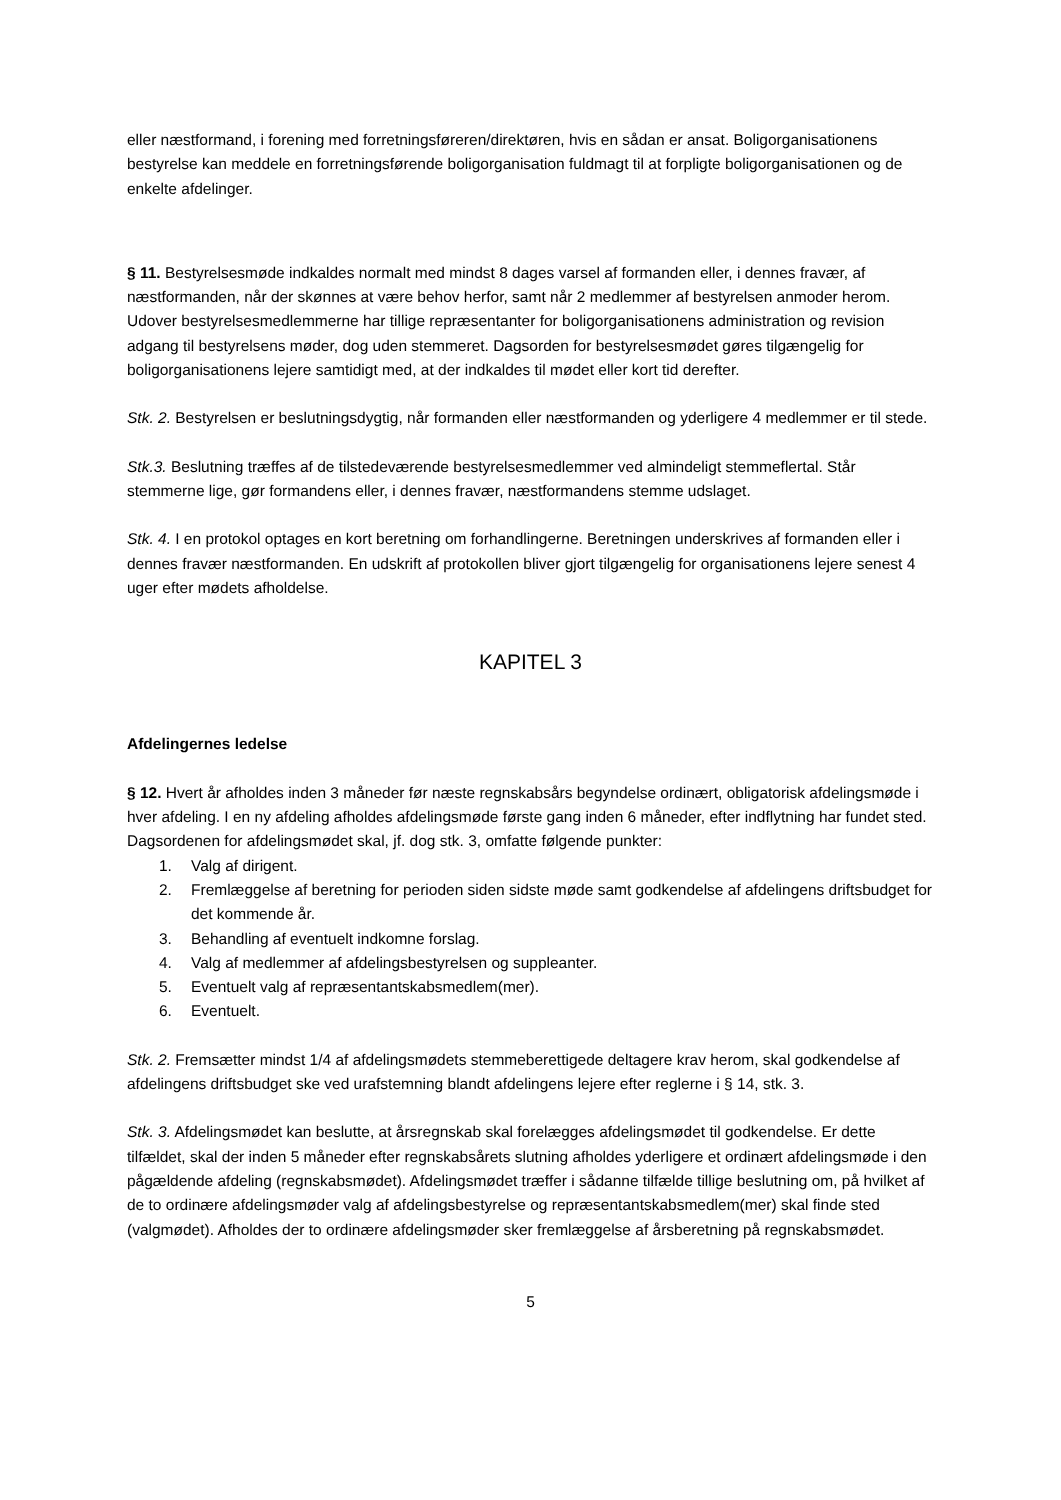eller næstformand, i forening med forretningsføreren/direktøren, hvis en sådan er ansat. Boligorganisationens bestyrelse kan meddele en forretningsførende boligorganisation fuldmagt til at forpligte boligorganisationen og de enkelte afdelinger.
§ 11. Bestyrelsesmøde indkaldes normalt med mindst 8 dages varsel af formanden eller, i dennes fravær, af næstformanden, når der skønnes at være behov herfor, samt når 2 medlemmer af bestyrelsen anmoder herom. Udover bestyrelsesmedlemmerne har tillige repræsentanter for boligorganisationens administration og revision adgang til bestyrelsens møder, dog uden stemmeret. Dagsorden for bestyrelsesmødet gøres tilgængelig for boligorganisationens lejere samtidigt med, at der indkaldes til mødet eller kort tid derefter.
Stk. 2. Bestyrelsen er beslutningsdygtig, når formanden eller næstformanden og yderligere 4 medlemmer er til stede.
Stk.3. Beslutning træffes af de tilstedeværende bestyrelsesmedlemmer ved almindeligt stemmeflertal. Står stemmerne lige, gør formandens eller, i dennes fravær, næstformandens stemme udslaget.
Stk. 4. I en protokol optages en kort beretning om forhandlingerne. Beretningen underskrives af formanden eller i dennes fravær næstformanden. En udskrift af protokollen bliver gjort tilgængelig for organisationens lejere senest 4 uger efter mødets afholdelse.
KAPITEL 3
Afdelingernes ledelse
§ 12. Hvert år afholdes inden 3 måneder før næste regnskabsårs begyndelse ordinært, obligatorisk afdelingsmøde i hver afdeling. I en ny afdeling afholdes afdelingsmøde første gang inden 6 måneder, efter indflytning har fundet sted. Dagsordenen for afdelingsmødet skal, jf. dog stk. 3, omfatte følgende punkter:
1. Valg af dirigent.
2. Fremlæggelse af beretning for perioden siden sidste møde samt godkendelse af afdelingens driftsbudget for det kommende år.
3. Behandling af eventuelt indkomne forslag.
4. Valg af medlemmer af afdelingsbestyrelsen og suppleanter.
5. Eventuelt valg af repræsentantskabsmedlem(mer).
6. Eventuelt.
Stk. 2. Fremsætter mindst 1/4 af afdelingsmødets stemmeberettigede deltagere krav herom, skal godkendelse af afdelingens driftsbudget ske ved urafstemning blandt afdelingens lejere efter reglerne i § 14, stk. 3.
Stk. 3. Afdelingsmødet kan beslutte, at årsregnskab skal forelægges afdelingsmødet til godkendelse. Er dette tilfældet, skal der inden 5 måneder efter regnskabsårets slutning afholdes yderligere et ordinært afdelingsmøde i den pågældende afdeling (regnskabsmødet). Afdelingsmødet træffer i sådanne tilfælde tillige beslutning om, på hvilket af de to ordinære afdelingsmøder valg af afdelingsbestyrelse og repræsentantskabsmedlem(mer) skal finde sted (valgmødet). Afholdes der to ordinære afdelingsmøder sker fremlæggelse af årsberetning på regnskabsmødet.
5